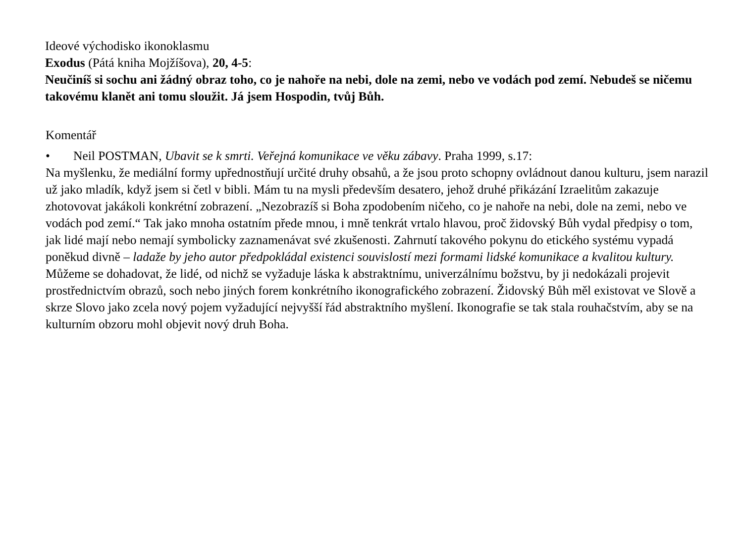Ideové východisko ikonoklasmu
Exodus (Pátá kniha Mojžíšova), 20, 4-5:
Neučiníš si sochu ani žádný obraz toho, co je nahoře na nebi, dole na zemi, nebo ve vodách pod zemí. Nebudeš se ničemu takovému klanět ani tomu sloužit. Já jsem Hospodin, tvůj Bůh.
Komentář
• Neil POSTMAN, Ubavit se k smrti. Veřejná komunikace ve věku zábavy. Praha 1999, s.17:
Na myšlenku, že mediální formy upřednostňují určité druhy obsahů, a že jsou proto schopny ovládnout danou kulturu, jsem narazil už jako mladík, když jsem si četl v bibli. Mám tu na mysli především desatero, jehož druhé přikázání Izraelitům zakazuje zhotovovat jakákoli konkrétní zobrazení. „Nezobrazíš si Boha zpodobením ničeho, co je nahoře na nebi, dole na zemi, nebo ve vodách pod zemí.“ Tak jako mnoha ostatním přede mnou, i mně tenkrát vrtalo hlavou, proč židovský Bůh vydal předpisy o tom, jak lidé mají nebo nemají symbolicky zaznamenávat své zkušenosti. Zahrnutí takového pokynu do etického systému vypadá poněkud divně – ladaže by jeho autor předpokládal existenci souvislostí mezi formami lidské komunikace a kvalitou kultury. Můžeme se dohadovat, že lidé, od nichž se vyžaduje láska k abstraktnímu, univerzálnímu božstvu, by ji nedokázali projevit prostřednictvím obrazů, soch nebo jiných forem konkrétního ikonografického zobrazení. Židovský Bůh měl existovat ve Slově a skrze Slovo jako zcela nový pojem vyžadující nejvyšší řád abstraktního myšlení. Ikonografie se tak stala rouhačstvím, aby se na kulturním obzoru mohl objevit nový druh Boha.